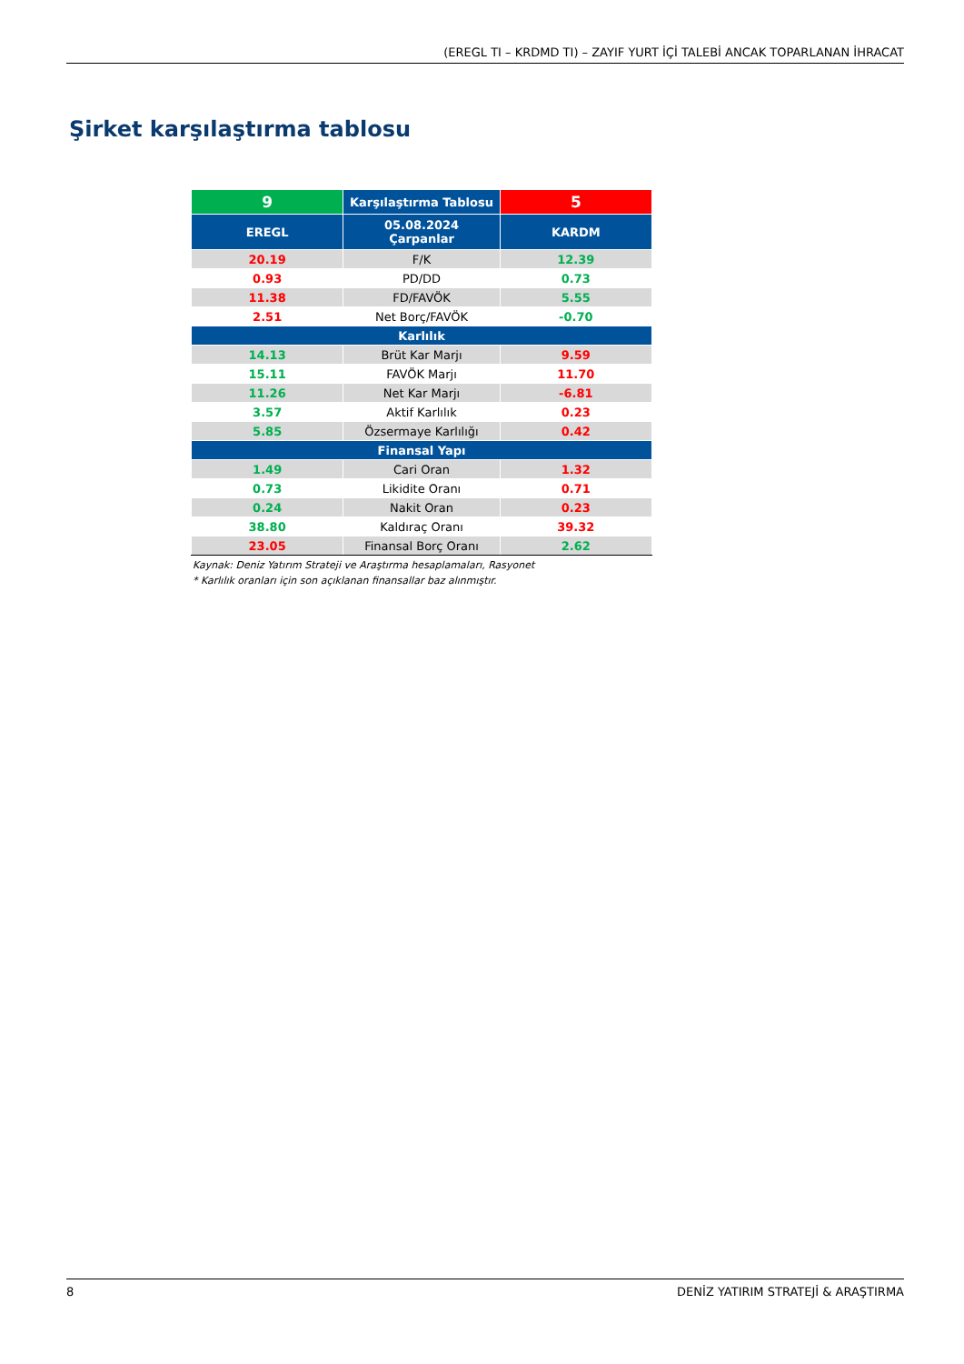(EREGL TI – KRDMD TI) – ZAYIF YURT İÇİ TALEBİ ANCAK TOPARLANAN İHRACAT
Şirket karşılaştırma tablosu
| 9 | Karşılaştırma Tablosu | 5 |
| EREGL | 05.08.2024 Çarpanlar | KARDM |
| 20.19 | F/K | 12.39 |
| 0.93 | PD/DD | 0.73 |
| 11.38 | FD/FAVÖK | 5.55 |
| 2.51 | Net Borç/FAVÖK | -0.70 |
| Karlılık | | |
| 14.13 | Brüt Kar Marjı | 9.59 |
| 15.11 | FAVÖK Marjı | 11.70 |
| 11.26 | Net Kar Marjı | -6.81 |
| 3.57 | Aktif Karlılık | 0.23 |
| 5.85 | Özsermaye Karlılığı | 0.42 |
| Finansal Yapı | | |
| 1.49 | Cari Oran | 1.32 |
| 0.73 | Likidite Oranı | 0.71 |
| 0.24 | Nakit Oran | 0.23 |
| 38.80 | Kaldıraç Oranı | 39.32 |
| 23.05 | Finansal Borç Oranı | 2.62 |
Kaynak: Deniz Yatırım Strateji ve Araştırma hesaplamaları, Rasyonet
* Karlılık oranları için son açıklanan finansallar baz alınmıştır.
8 DENİZ YATIRIM STRATEJİ & ARAŞTIRMA